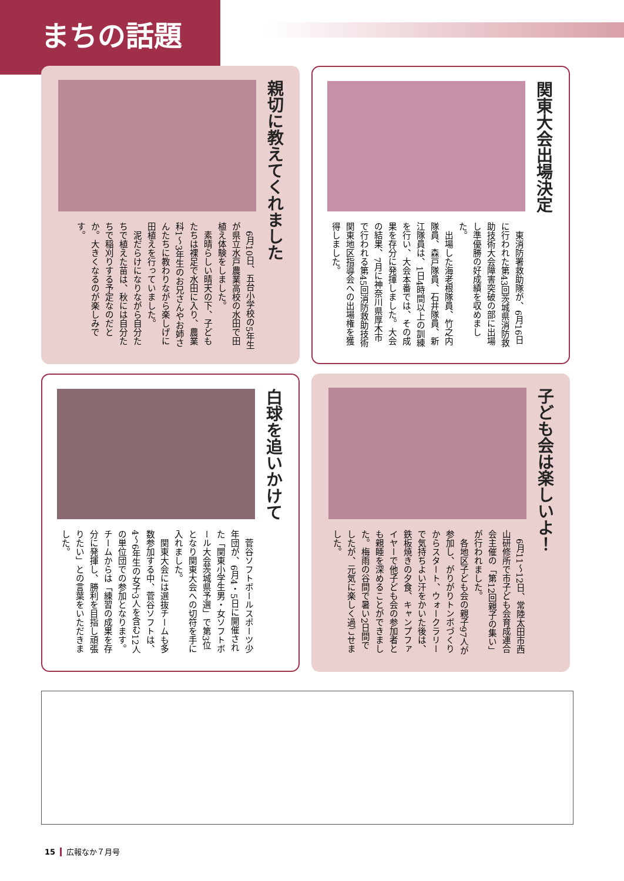まちの話題
親切に教えてくれました
　6月10日、五台小学校の5年生が県立水戸農業高校の水田で田植え体験をしました。
　素晴らしい晴天の下、子どもたちは裸足で水田に入り、農業科1～3年生のお兄さんやお姉さんたちに教わりながら楽しげに田植えを行っていました。
　泥だらけになりながら自分たちで植えた苗は、秋には自分たちで稲刈りする予定なのだとか。大きくなるのが楽しみです。
関東大会出場決定
　東消防署救助隊が、6月16日に行われた第43回茨城県消防救助技術大会障害突破の部に出場し準優勝の好成績を収めました。
　出場した海老根隊員、竹之内隊員、森戸隊員、石井隊員、新江隊員は、1日4時間以上の訓練を行い、大会本番では、その成果を存分に発揮しました。大会の結果、7月に神奈川県厚木市で行われる第45回消防救助技術関東地区指導会への出場権を獲得しました。
白球を追いかけて
　菅谷ソフトボールスポーツ少年団が、6月4・5日に開催された「関東小学生男・女ソフトボール大会茨城県予選」で第3位となり関東大会への切符を手に入れました。
　関東大会には選抜チームも多数参加する中、菅谷ソフトは、4～6年生の女子3人を含む12人の単位団での参加となります。チームからは「練習の成果を存分に発揮し、勝利を目指し頑張りたい」との言葉をいただきました。
子ども会は楽しいよ！
　6月11～12日、常陸太田市西山研修所で市子ども会育成連合会主催の「第12回親子の集い」が行われました。
　各地区子ども会の親子97人が参加し、がりがりトンボづくりからスタート、ウォークラリーで気持ちよい汗をかいた後は、鉄板焼きの夕食、キャンプファイヤーで他子ども会の参加者とも親睦を深めることができました。梅雨の谷間で暑い2日間でしたが、元気に楽しく過ごせました。
15 広報なか７月号